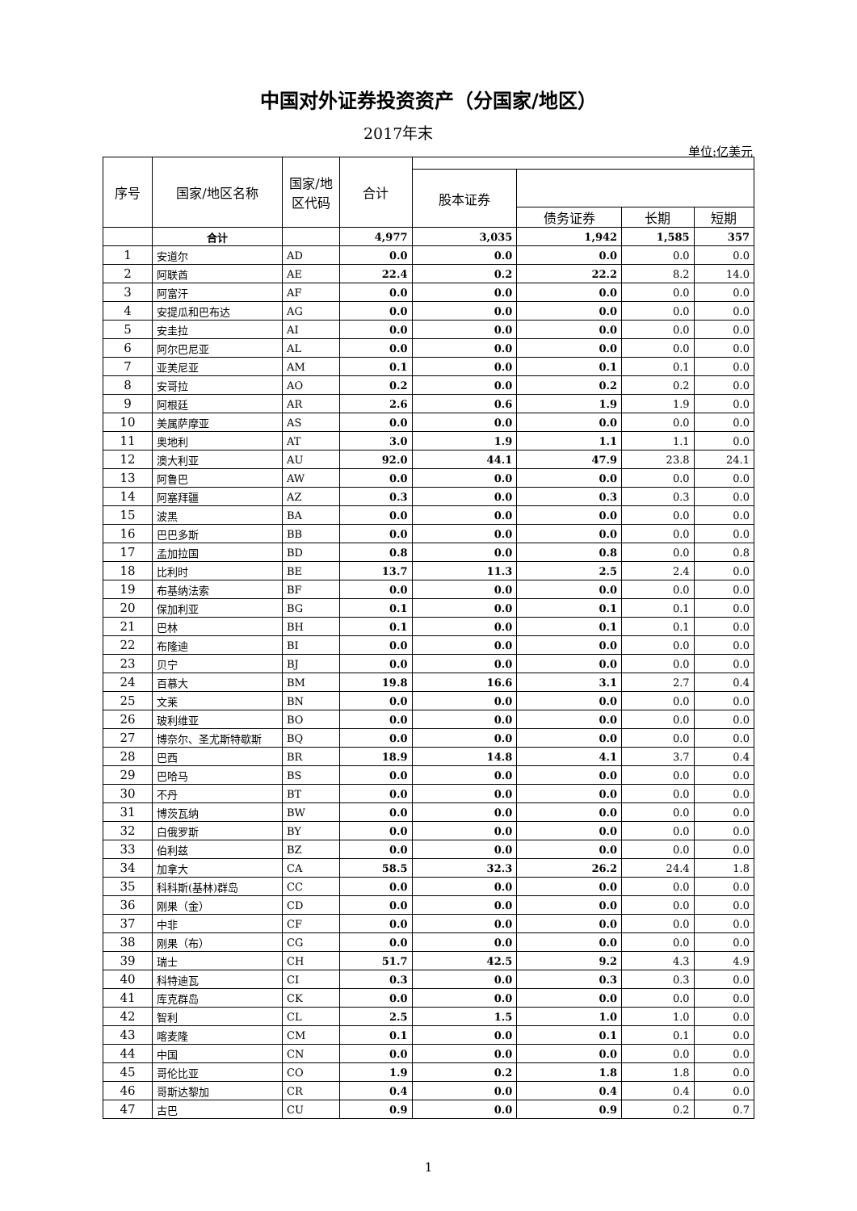中国对外证券投资资产（分国家/地区）
2017年末
单位:亿美元
| 序号 | 国家/地区名称 | 国家/地区代码 | 合计 | | | | |
| --- | --- | --- | --- | --- | --- | --- | --- |
| | | | | 股本证券 | | | |
| | | | | | 债务证券 | 长期 | 短期 |
| | 合计 | | 4,977 | 3,035 | 1,942 | 1,585 | 357 |
| 1 | 安道尔 | AD | 0.0 | 0.0 | 0.0 | 0.0 | 0.0 |
| 2 | 阿联酋 | AE | 22.4 | 0.2 | 22.2 | 8.2 | 14.0 |
| 3 | 阿富汗 | AF | 0.0 | 0.0 | 0.0 | 0.0 | 0.0 |
| 4 | 安提瓜和巴布达 | AG | 0.0 | 0.0 | 0.0 | 0.0 | 0.0 |
| 5 | 安圭拉 | AI | 0.0 | 0.0 | 0.0 | 0.0 | 0.0 |
| 6 | 阿尔巴尼亚 | AL | 0.0 | 0.0 | 0.0 | 0.0 | 0.0 |
| 7 | 亚美尼亚 | AM | 0.1 | 0.0 | 0.1 | 0.1 | 0.0 |
| 8 | 安哥拉 | AO | 0.2 | 0.0 | 0.2 | 0.2 | 0.0 |
| 9 | 阿根廷 | AR | 2.6 | 0.6 | 1.9 | 1.9 | 0.0 |
| 10 | 美属萨摩亚 | AS | 0.0 | 0.0 | 0.0 | 0.0 | 0.0 |
| 11 | 奥地利 | AT | 3.0 | 1.9 | 1.1 | 1.1 | 0.0 |
| 12 | 澳大利亚 | AU | 92.0 | 44.1 | 47.9 | 23.8 | 24.1 |
| 13 | 阿鲁巴 | AW | 0.0 | 0.0 | 0.0 | 0.0 | 0.0 |
| 14 | 阿塞拜疆 | AZ | 0.3 | 0.0 | 0.3 | 0.3 | 0.0 |
| 15 | 波黑 | BA | 0.0 | 0.0 | 0.0 | 0.0 | 0.0 |
| 16 | 巴巴多斯 | BB | 0.0 | 0.0 | 0.0 | 0.0 | 0.0 |
| 17 | 孟加拉国 | BD | 0.8 | 0.0 | 0.8 | 0.0 | 0.8 |
| 18 | 比利时 | BE | 13.7 | 11.3 | 2.5 | 2.4 | 0.0 |
| 19 | 布基纳法索 | BF | 0.0 | 0.0 | 0.0 | 0.0 | 0.0 |
| 20 | 保加利亚 | BG | 0.1 | 0.0 | 0.1 | 0.1 | 0.0 |
| 21 | 巴林 | BH | 0.1 | 0.0 | 0.1 | 0.1 | 0.0 |
| 22 | 布隆迪 | BI | 0.0 | 0.0 | 0.0 | 0.0 | 0.0 |
| 23 | 贝宁 | BJ | 0.0 | 0.0 | 0.0 | 0.0 | 0.0 |
| 24 | 百慕大 | BM | 19.8 | 16.6 | 3.1 | 2.7 | 0.4 |
| 25 | 文莱 | BN | 0.0 | 0.0 | 0.0 | 0.0 | 0.0 |
| 26 | 玻利维亚 | BO | 0.0 | 0.0 | 0.0 | 0.0 | 0.0 |
| 27 | 博奈尔、圣尤斯特歇斯 | BQ | 0.0 | 0.0 | 0.0 | 0.0 | 0.0 |
| 28 | 巴西 | BR | 18.9 | 14.8 | 4.1 | 3.7 | 0.4 |
| 29 | 巴哈马 | BS | 0.0 | 0.0 | 0.0 | 0.0 | 0.0 |
| 30 | 不丹 | BT | 0.0 | 0.0 | 0.0 | 0.0 | 0.0 |
| 31 | 博茨瓦纳 | BW | 0.0 | 0.0 | 0.0 | 0.0 | 0.0 |
| 32 | 白俄罗斯 | BY | 0.0 | 0.0 | 0.0 | 0.0 | 0.0 |
| 33 | 伯利兹 | BZ | 0.0 | 0.0 | 0.0 | 0.0 | 0.0 |
| 34 | 加拿大 | CA | 58.5 | 32.3 | 26.2 | 24.4 | 1.8 |
| 35 | 科科斯(基林)群岛 | CC | 0.0 | 0.0 | 0.0 | 0.0 | 0.0 |
| 36 | 刚果（金） | CD | 0.0 | 0.0 | 0.0 | 0.0 | 0.0 |
| 37 | 中非 | CF | 0.0 | 0.0 | 0.0 | 0.0 | 0.0 |
| 38 | 刚果（布） | CG | 0.0 | 0.0 | 0.0 | 0.0 | 0.0 |
| 39 | 瑞士 | CH | 51.7 | 42.5 | 9.2 | 4.3 | 4.9 |
| 40 | 科特迪瓦 | CI | 0.3 | 0.0 | 0.3 | 0.3 | 0.0 |
| 41 | 库克群岛 | CK | 0.0 | 0.0 | 0.0 | 0.0 | 0.0 |
| 42 | 智利 | CL | 2.5 | 1.5 | 1.0 | 1.0 | 0.0 |
| 43 | 喀麦隆 | CM | 0.1 | 0.0 | 0.1 | 0.1 | 0.0 |
| 44 | 中国 | CN | 0.0 | 0.0 | 0.0 | 0.0 | 0.0 |
| 45 | 哥伦比亚 | CO | 1.9 | 0.2 | 1.8 | 1.8 | 0.0 |
| 46 | 哥斯达黎加 | CR | 0.4 | 0.0 | 0.4 | 0.4 | 0.0 |
| 47 | 古巴 | CU | 0.9 | 0.0 | 0.9 | 0.2 | 0.7 |
1